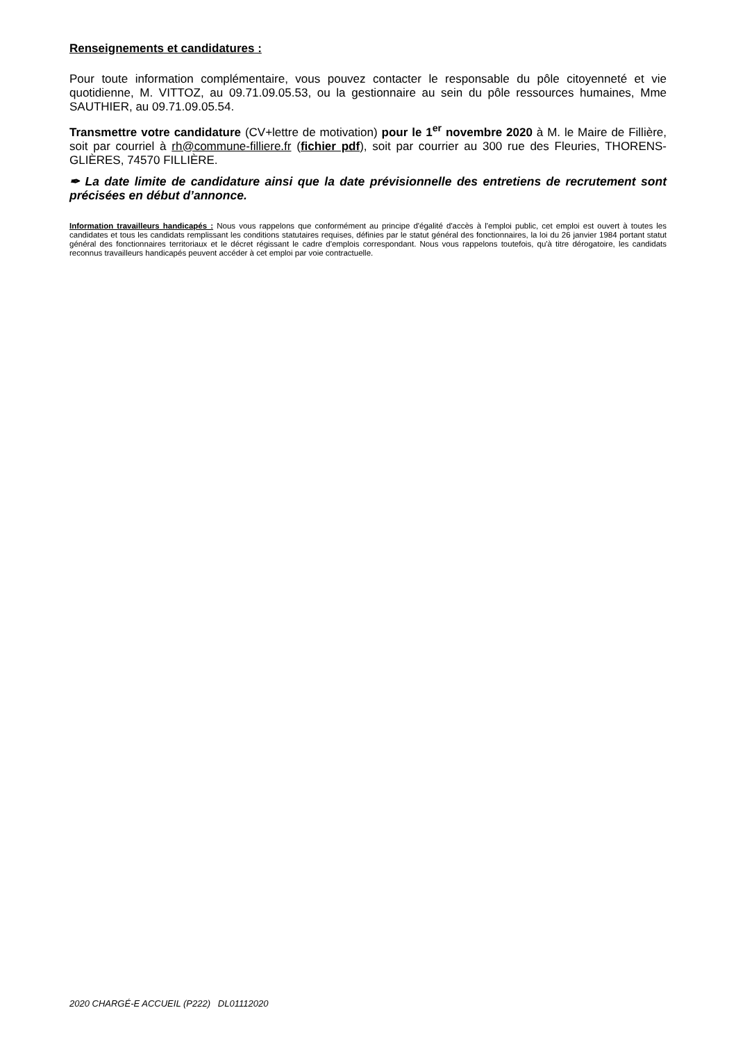Renseignements et candidatures :
Pour toute information complémentaire, vous pouvez contacter le responsable du pôle citoyenneté et vie quotidienne, M. VITTOZ, au 09.71.09.05.53, ou la gestionnaire au sein du pôle ressources humaines, Mme SAUTHIER, au 09.71.09.05.54.
Transmettre votre candidature (CV+lettre de motivation) pour le 1<sup>er</sup> novembre 2020 à M. le Maire de Fillière, soit par courriel à rh@commune-filliere.fr (fichier pdf), soit par courrier au 300 rue des Fleuries, THORENS-GLIÈRES, 74570 FILLIÈRE.
✒ La date limite de candidature ainsi que la date prévisionnelle des entretiens de recrutement sont précisées en début d’annonce.
Information travailleurs handicapés : Nous vous rappelons que conformément au principe d'égalité d'accès à l'emploi public, cet emploi est ouvert à toutes les candidates et tous les candidats remplissant les conditions statutaires requises, définies par le statut général des fonctionnaires, la loi du 26 janvier 1984 portant statut général des fonctionnaires territoriaux et le décret régissant le cadre d'emplois correspondant. Nous vous rappelons toutefois, qu'à titre dérogatoire, les candidats reconnus travailleurs handicapés peuvent accéder à cet emploi par voie contractuelle.
2020 CHARGÉ-E ACCUEIL (P222) DL01112020